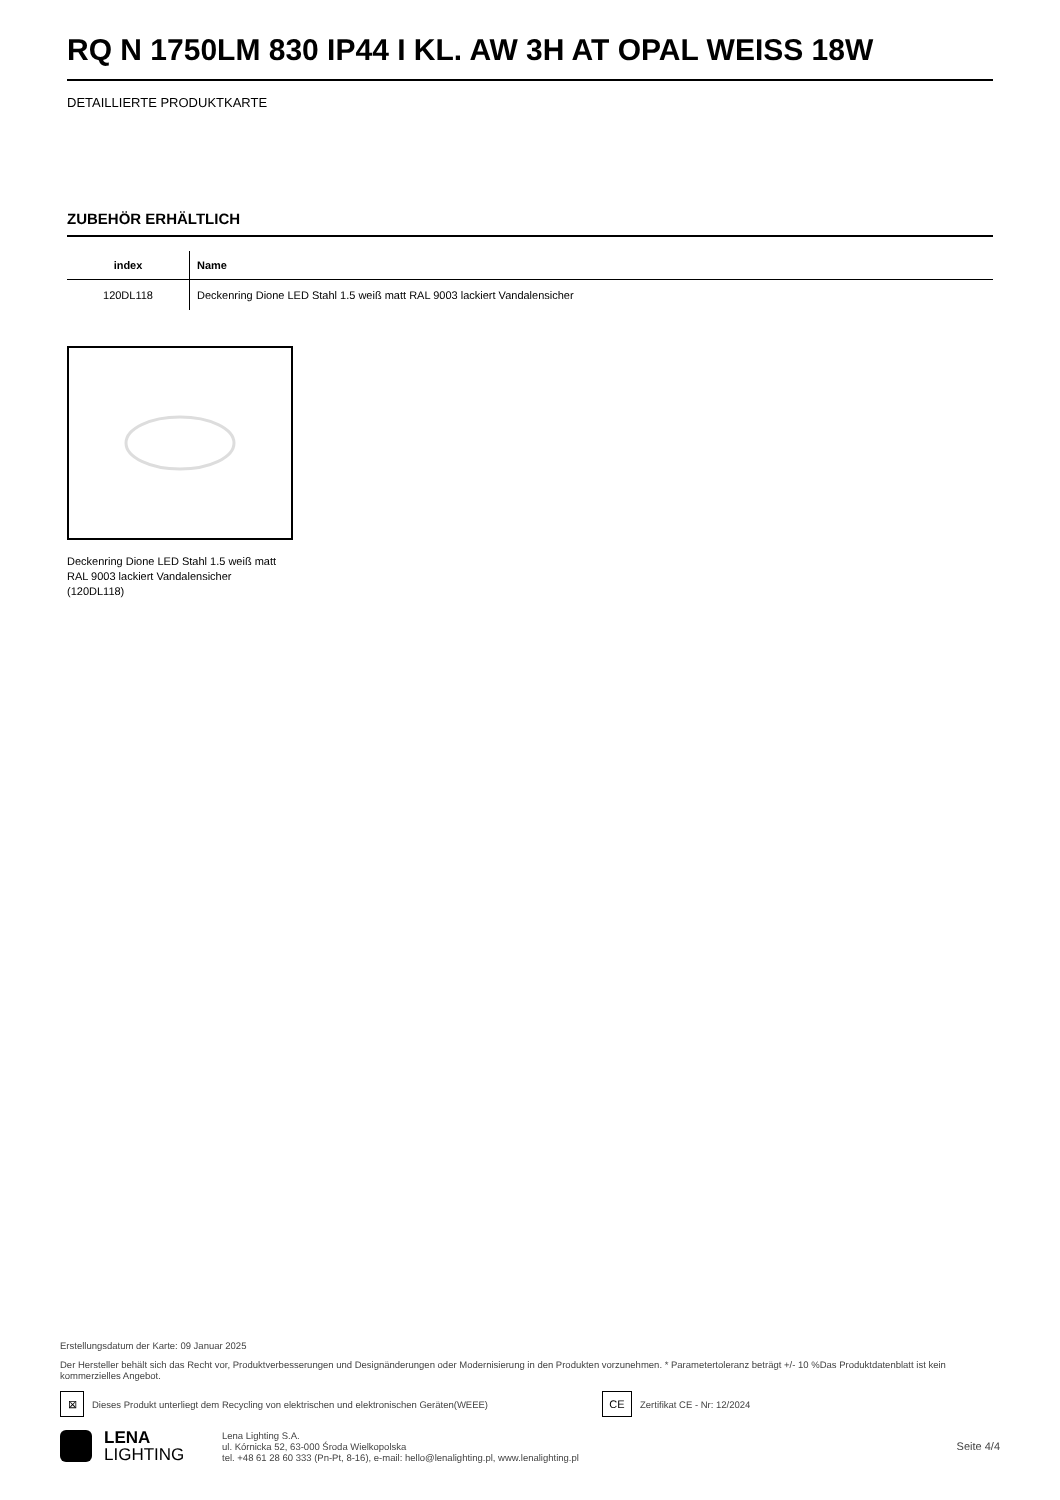RQ N 1750LM 830 IP44 I KL. AW 3H AT OPAL WEISS 18W
DETAILLIERTE PRODUKTKARTE
ZUBEHÖR ERHÄLTLICH
| index | Name |
| --- | --- |
| 120DL118 | Deckenring Dione LED Stahl 1.5 weiß matt RAL 9003 lackiert Vandalensicher |
Deckenring Dione LED Stahl 1.5 weiß matt RAL 9003 lackiert Vandalensicher (120DL118)
Erstellungsdatum der Karte: 09 Januar 2025
Der Hersteller behält sich das Recht vor, Produktverbesserungen und Designänderungen oder Modernisierung in den Produkten vorzunehmen. * Parametertoleranz beträgt +/- 10 %Das Produktdatenblatt ist kein kommerzielles Angebot.
⊠ Dieses Produkt unterliegt dem Recycling von elektrischen und elektronischen Geräten(WEEE) CE Zertifikat CE - Nr: 12/2024
LENA
LIGHTING
Lena Lighting S.A.
ul. Kórnicka 52, 63-000 Środa Wielkopolska
tel. +48 61 28 60 333 (Pn-Pt, 8-16), e-mail: hello@lenalighting.pl, www.lenalighting.pl
Seite 4/4